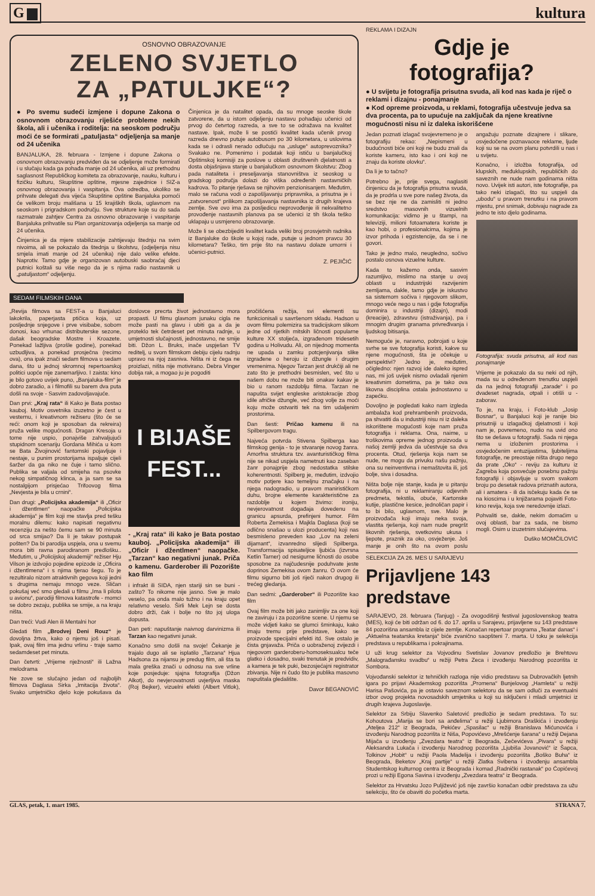G kultura
OSNOVNO OBRAZOVANJE
ZELENO SVJETLO
ZA „PATULJKE“?
● Po svemu sudeći izmjene i dopune Zakona o osnovnom obrazovanju riješiće probleme nekih škola, ali i učenika i roditelja: na seoskom području moći će se formirati „patuljasta“ odjeljenja sa manje od 24 učenika
BANJALUKA, 28. februara - Izmjene i dopune Zakona o osnovnom obrazovanju predviđen da se odjeljenje može formirati i u slučaju kada ga pohađa manje od 24 učenika, ali uz prethodnu saglasnost Republičkog komiteta za obrazovanje, nauku, kulturu i fizičku kulturu, Skupštine opštine, mjesne zajednice i SIZ-a osnovnog obrazovanja i vaspitanja. Ova odredba, ukoliko se prihvate delegati dva vijeća Skupštine opštine Banjaluka pomoći će velikom broju mališana u 15 krajiških škola, uglavnom na seoskom i prigradskom području. Sve strukture koje su do sada razmatrale zahtjev Centra za osnovno obrazovanje i vaspitanje Banjaluka prihvatile su Plan organizovanja odjeljenja sa manje od 24 učenika.
Činjenica je da mjere stabilizacije zahtijevaju štednju na svim nivoima, ali se pokazalo da štednja u školstvu, (odjeljenja nisu smjela imati manje od 24 učenika) nije dalo velike efekte. Naprotiv. Tamo gdje je organizovan autobuski saobraćaj djeci putnici koštali su više nego da je s njima radio nastavnik u „patuljastom“ odjeljenju.
Činjenica je da natalitet opada, da su mnoge seoske škole zatvorene, da u istom odjeljenju nastavu pohađaju učenici od prvog do četvrtog razreda, a sve to se odražava na kvalitet nastave. Ipak, može li se postići kvalitet kada učenik prvog razreda dnevno putuje autobusom po 30 kilometara, u uslovima kada se i odrasli nerado odlučuju na „usluge“ autoprevoznika? Svakako ne. Pomenimo i podatak koji ističu u banjalučkoj Opštinskoj komisiji za poslove u oblasti društvenih djelatnosti a dosta objašnjava stanje u banjalučkom osnovnom školstvu: Zbog pada nataliteta i preseljavanja stanovništva iz seoskog u gradskog područja dolazi do viška određenih nastavničkih kadrova. To pitanje rješava se njihovim penzionisanjem. Međutim, malo se računa vodi o zapošljavanju pripravnika, a prisutna je i „zatvorenost“ prilikom zapošljavanja nastavnika iz drugih krajeva zemlje. Sve ovo ima za posljedicu neprovođenje ili nekvalitetno provođenje nastavnih planova pa se učenici iz tih škola teško uklapaju u usmjereno obrazovanje.
Može li se obezbijediti kvalitet kada veliki broj prosvjetnih radnika iz Banjaluke do škole u kojoj rade, putuje u jednom pravcu 30 kilometara? Teško, tim prije što na nastavu dolaze umorni i učenici-putnici.
Z. PEJIČIĆ
SEDAM FILMSKIH DANA
„Revija filmova sa FEST-a u Banjaluci lakokrila, paperjasta ptičica koja, uz posljednje snjegove i prve visibabe, sobom donosi, kao vrhunac distributerske sezone, dašak beogradske Mostre i Kroazete. Ponekad lažljiva (prošle godine), ponekad uzbudljiva, a ponekad prosječna (recimo ova), ona ipak znači sedam filmova u sedam dana, što u jednoj skromnoj repertoarskoj politici uopće nije zanemarljivo. I zaista: kino je bilo gotovo uvijek puno, „Banjaluka-film“ je dobro zaradio, a i filmofili su barem dva puta došli na svoje - Sasvim zadovoljavajuće.
Dan prvi: „Kraj rata“ ili Kako je Bata postao kauboj. Motiv osvetnika izuzetno je čest u vesternu, i kreativnom režiseru (što će se reći: onom koji je sposoban da rekreira) pruža velike mogućnosti. Dragan Kresoja u tome nije uspio, ponajviše zahvaljujući stupidnom scenariju Gordana Mihića u kom se Bata Živojinović fantomski pojavljuje i nestaje, u punim prostorijama ispaljuje cijeli šaržer da ga niko ne čuje i tamo slično. Publika se valjala od smijeha na psovke nekog simpatičnog klinca, a ja sam se sa nostalgijom prisjećao Trifoovog filma „Nevjesta je bila u crnini“.
Dan drugi: „Policijska akademija“ ili „Oficir i džentlmen“ naopačke „Policijska akademija“ je film koji me stavlja pred tešku moralnu dilemu: kako napisati negativnu recenziju za nešto čemu sam se 90 minuta od srca smijao? Da li je takav postupak pošten? Da bi parodija uspjela, ona u svemu mora biti ravna parodiranom predlošku.. Međutim, u „Policijskoj akademiji“ režiser Hju Vilson je izdvojio pojedine epizode iz „Oficira i džentlmena“ i s njima tjerao šegu. To je rezultiralo nizom atraktivnih gegova koji jedni s drugima nemaju mnogo veze. Sličan pokušaj već smo gledali u filmu „Ima li pilota u avionu“, parodiji filmova katastrofe - momci se dobro zezaju, publika se smije, a na kraju ništa.
Dan treći: Vudi Alen ili Mentalni hor
Gledati film „Brodvej Deni Rouz“ je dovoljna žrtva, kako o njemu još i pisati. Ipak, ovaj film ima jednu vrlinu - traje samo sedamdeset pet minuta.
Dan četvrti: „Vrijeme nježnosti“ ili Lažna melodrama
Ne zove se slučajno jedan od najboljih filmova Daglasa Sirka „Imitacija života“. Svako umjetničko djelo koje pokušava da doslovce precrta život jednostavno mora propasti. U filmu glavnom junaku cigla ne može pasti na glavu i ubiti ga a da je proteklo tek četrdeset pet minuta radnje, u umjetnosti slučajnosti, jednostavno, ne smije biti. Džon L. Bruks, inače uspješan TV reditelj, u svom filmskom debiju cijelu radnju upravo na njoj zasniva. Ništa ni iz čega ne proizlazi, ništa nije motivirano. Debra Vinger dobija rak, a mogao ju je pogoditi
I BIJAŠE
FEST...
- „Kraj rata“ ili kako je Bata postao kauboj. „Policijska akademija“ ili „Oficir i džentlmen“ naopačke. „Tarzan“ kao negativni junak. Priča o kamenu. Garderober ili Pozorište kao film
i infrakt ili SIDA, njen stariji sin se buni - zašto? To nikome nije jasno. Sve je malo veselo, pa onda malo tužno i na kraju opet relativno veselo. Širli Mek Lejn se dosta dobro drži, čak i bolje no što joj uloga dopusta.
Dan peti: napuštanje naivnog darvinizma ili Tarzan kao negativni junak.
Konačno smo došli na svoje! Čekanje je trajalo dugo ali se isplatilo „Tarzana“ Hjua Hadsona za nijansu je predug film, ali šta ta mala greška znači u odnosu na sve vrline koje posjeduje: sjajna fotografija (Džon Alkot), do nevjerovatnosti uvjerljiva maska (Roj Bejker), vizuelni efekti (Albert Vitlok), pročišćena režija, svi elementi su funkcionisali u savršenom skladu. Hadson u ovom filmu polemizira sa tradicijskom slikom jedne od rijetkih mitskih ličnosti popularne kulture XX stoljeća, izgrađenom tridesetih godina u Holivudu. Ali, on nijednog momenta ne upada u zamku potcjenjivanja slike izgrađene o heroju iz džungle i drugim vremenima. Njegov Tarzan jest drukčiji ali ne zato što je prethodni besmislen, već što u našem dobu ne može biti onakav kakav je bio u ranom razdoblju filma. Tarzan ne napušta svijet engleske aristokracije zbog idile afričke džungle, već zbog volje za moći koju može ostvariti tek na tim udaljenim prostorima.
Dan šesti: Pričao kamenu ili na Spilbergovom tragu.
Najveća potvrda Stivena Spilberga kao filmskog genija - to je stvaranje novog žanra. Amorfna struktura tzv. avanturističkog filma nije se nikad uspjela nametnuti kao zaseban žanr ponajprije zbog nedostatka stilske koherentnosti. Spilberg je, međutim, izdvojio motiv potjere kao temeljnu značajku i na njega nadogradio, u pravom manirističkom duhu, brojne elemente karakteristične za razdoblje u kojem živimo: ironiju, nevjerovatnost događaja dovedenu na granicu apsurda, prefinjeni humor. Film Roberta Zemekisa i Majkla Daglasa (koji se odlično snašao u ulozi producenta) koji nas besmisleno preveden kao „Lov na zeleni dijamant“, izvanredno slijedi Spilberga. Transformacija spisateljice ljubića (izvrsna Ketlin Tarner) od nesigurne ličnosti do osobe sposobne za najčudesnije poduhvate jeste doprinos Zemekisa ovom žanru. O ovom će filmu sigurno biti još riječi nakon drugog ili trećeg gledanja.
Dan sedmi: „Garderober“ ili Pozorište kao film
Ovaj film može biti jako zanimljiv za one koji ne zaviruju i za pozorišne scene. U njemu se može vidjeti kako se glumci šminkaju, kako imaju tremu prije predstave, kako se proizvode specijalni efekti itd. Sve ostalo je čista gnjavaža. Priča o uobraženoj zvijezdi i njegovom garderoberu-homoseksualcu teče glatko i dosadno, svaki trenutak je predvidiv, a kamera je tek puki, bezosjećajni registrator zbivanja. Nije ni čudo što je publika masovno napuštala gledalište.
Davor BEGANOVIĆ
REKLAMA I DIZAJN
Gdje je
fotografija?
● U svijetu je fotografija prisutna svuda, ali kod nas kada je riječ o reklami i dizajnu - ponajmanje
● Kod opreme proizvoda, u reklami, fotografija učestvuje jedva sa dva procenta, pa to upućuje na zaključak da njene kreativne mogućnosti nisu ni iz daleka iskorišćene
Jedan poznati izlagač svojevremeno je o fotografiju rekao: „Nepismeni u budućnosti biće oni koji ne budu znali da koriste kameru, isto kao i oni koji ne znaju da koriste olovku“.
Da li je to tačno?
Potrebno je, prije svega, naglasiti činjenicu da je fotografija prisutna svuda, da je prodrla u sve pore našeg života, da se bez nje ne da zamisliti ni jedno sredstvo masovnih vizuelnih komunikacija: vidimo je u štampi, na televiziji, milioni fotoamatera koriste je kao hobi, o profesionalcima, kojima je izvor prihoda i egzistencije, da se i ne govori.
Tako je jedno malo, neugledno, sočivo postalo osnova vizuelne kulture.
Kada to kažemo onda, sasvim razumljivo, mislimo na stanje u ovoj oblasti u industrijski razvijenim zemljama, dakle, tamo gdje je iskustvo sa sistemom sočiva i njegovom slikom, mnogo veće nego u nas i gdje fotografija dominira u industriji (dizajn), modi (kreacije), zdravstvu (istraživanja), pa i mnogim drugim granama privređivanja i ljudskog bitisanja.
Nemoguće je, naravno, pobrojati u koje svrhe se sve fotografija koristi, kakve su njene mogućnosti, šta je očekuje u perspektivi? Jedno je, međutim, očigledno: njen razvoj ide daleko ispred nas, mi još uvijek nismo ovladali njenim kreativnim dometima, pa je tako ova likovna disciplina ostala jednostavno u zapećku.
Dovoljno je pogledati kako nam izgleda ambalaža kod prehrambenih proizvoda, pa shvatiti da u industriji nisu ni iz daleka iskorištene mogućosti koje nam pruža fotografija i reklama. Ona, naime, u troškovima opreme jednog proizvoda u našoj zemlji jedva da učestvuje sa dva procenta. Otud, rješenja koja nam se nude, ne mogu da privuku našu pažnju, ona su neinventivna i nemaštovita ili, još bolje, siva i dosadna.
Ništa bolje nije stanje, kada je u pitanju fotografija, ni u reklamiranju odjevnih predmeta, tekstila, obuće, Kartonske kutije, plastične kesice, jednoličan papir i to bi bilo, uglavnom, sve. Malo je proizvođača koji imaju neka svoja, vlastita rješenja, koji nam nude pregršt likovnih rješenja, svetkovinu ukusa i ljepote, praznik za oko, osvježenje. Još manje je onih što na ovom poslu angažuju poznate dizajnere i slikare, osvjedočene poznavaoce reklame, ljude koji su se na ovom planu potvrdili u nas i u svijetu.
Konačno, i izložba fotografija, od klupskih, međuklupskih, republičkih do saveznih ne nude nam godinama ništa novo. Uvijek isti autori, iste fotografije, pa tako neki izlagači, što su uspjeli da „ubodu“ u pravom trenutku i na pravom mjestu, prvi snimak, dobivaju nagrade za jedno te isto djelo godinama.
Fotografija: svuda prisutna, ali kod nas ponajmanje
Vrijeme je pokazalo da su neki od njih, mada su u određenom trenutku uspjeli da na jednoj fotografiji „zarade“ i po dvadeset nagrada, otpali i otišli u - zaborav.
To je, na kraju, i Foto-klub „Josip Bosnar“, u Banjaluci koji je ranije bio prisutniji u izlagačkoj djelatnosti i koji nam je, povremeno, nudio na uvid ono što se dešava u fotografiji. Sada ni njega nema u izloženim prostorima i osvjedočenim entuzijastima, ljubiteljima fotografije, ne preostaje ništa drugo nego da prate „Oko“ - reviju za kulturu iz Zagreba koja posvećuje posebnu pažnju fotografiji i objavljuje u svom svakom broju po desetak radova priznatih autora, ali i amatera - ili da isčekuju kada će se na kioscima i u knjižarama pojaviti Foto-kino revija, koja sve neredovnije izlazi.
Pohvaliti se, dakle, nekim domaćim u ovoj oblasti, bar za sada, ne bismo mogli. Osim u izuzetnim slučajevima.
Duško MOMČILOVIĆ
SELEKCIJA ZA 26. MES U SARAJEVU
Prijavljene 143 predstave
SARAJEVO, 28. februara (Tanjug) - Za ovogodišnji festival jugoslovenskog teatra (MES), koji će biti održan od 6. do 17. aprila u Sarajevu, prijavljene su 143 predstave 84 pozorišna ansambla iz cijele zemlje. Konačan repertoar programa „Teatar danas“ i „Aktuelna teatarska kretanja“ biće zvanično saopšteni 7. marta. U toku je selekcija predstava u republikama i pokrajinama.
U uži krug selektor za Vojvodinu Svetislav Jovanov predložio je Brehtovu „Malograđansku svadbu“ u režiji Petra Zeca i izvođenju Narodnog pozorišta iz Sombora.
Vojvođanski selektor iz tehničkih razloga nije vidio predstavu sa Dubrovačkih ljetnih igara po prijavi Akademskog pozorišta „Promena“ Bunjelovog „Hamleta“ u režiji Harisa Pašovića, pa je ostavio saveznom selektoru da se sam odluči za eventualni izbor ovog projekta novosadskih umjetnika u koji su isključeni i mladi umjetnici iz drugih krajeva Jugoslavije.
Selektor za Srbiju Slavenko Saletović predložio je sedam predstava. To su: Kohoutova „Marija se bori sa anđelima“ u režiji Ljubimora Draškića i izvođenju „Ateljea 212“ iz Beograda, Pekićev „Spasilac“ u režiji Branislava Mićunovića i izvođenju Narodnog pozorišta iz Niša, Popovićevo „Mrešćenje šarana“ u režiji Dejana Mijača u izvođenju „Zvezdara teatra“ iz Beograda, Zečevićeva „Pivara“ u režiji Aleksandra Lukača i izvođenju Narodnog pozorišta „Ljubiša Jovanović“ iz Šapca, Tolkinov „Hobit“ u režiji Paola Madelija i izvođenju pozorišta „Boško Buha“ iz Beograda, Beketov „Kraj partije“ u režiji Zlatka Svibena i izvođenju ansambla Studentskog kulturnog centra iz Beograda i komad „Radnički rastanak“ po Ćopićevoj prozi u režiji Egona Savina i izvođenju „Zvezdara teatra“ iz Beograda.
Selektor za Hrvatsku Jozo Puljižević još nije završio konačan odbir predstava za užu selekciju, što će obaviti do početka marta.
GLAS, petak, 1. mart 1985. STRANA 7.